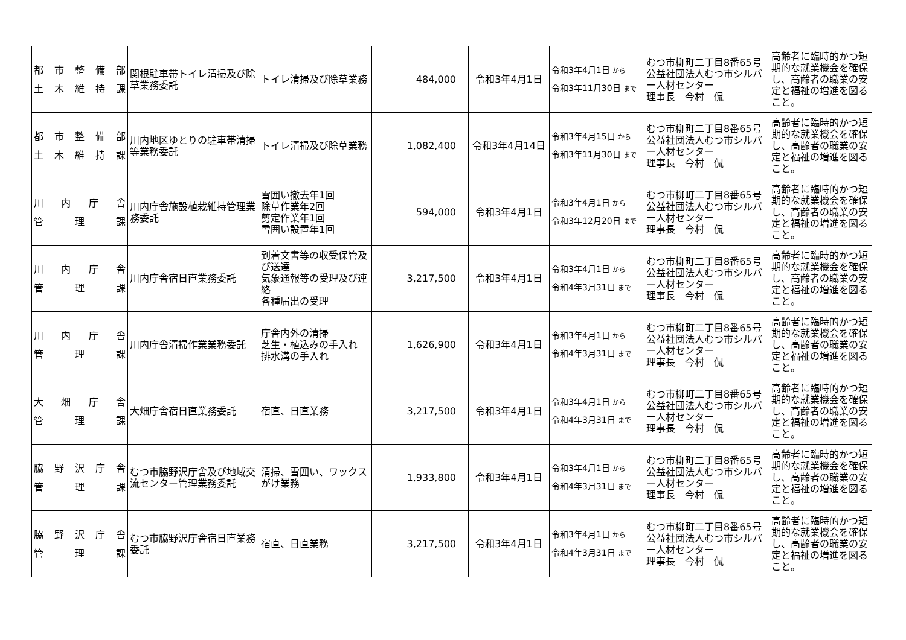| 都 市 整 備 部 土 木 維 持 課 | 関根駐車帯トイレ清掃及び除草業務委託 | トイレ清掃及び除草業務 | 484,000 | 令和3年4月1日 | 令和3年4月1日 から 令和3年11月30日 まで | むつ市柳町二丁目8番65号 公益社団法人むつ市シルバー人材センター 理事長 今村 侃 | 高齢者に臨時的かつ短期的な就業機会を確保し、高齢者の職業の安定と福祉の増進を図ること。 |
| 都 市 整 備 部 土 木 維 持 課 | 川内地区ゆとりの駐車帯清掃等業務委託 | トイレ清掃及び除草業務 | 1,082,400 | 令和3年4月14日 | 令和3年4月15日 から 令和3年11月30日 まで | むつ市柳町二丁目8番65号 公益社団法人むつ市シルバー人材センター 理事長 今村 侃 | 高齢者に臨時的かつ短期的な就業機会を確保し、高齢者の職業の安定と福祉の増進を図ること。 |
| 川 内 庁 舎 管 理 課 | 川内庁舎施設植栽維持管理業務委託 | 雪囲い撤去年1回 除草作業年2回 剪定作業年1回 雪囲い設置年1回 | 594,000 | 令和3年4月1日 | 令和3年4月1日 から 令和3年12月20日 まで | むつ市柳町二丁目8番65号 公益社団法人むつ市シルバー人材センター 理事長 今村 侃 | 高齢者に臨時的かつ短期的な就業機会を確保し、高齢者の職業の安定と福祉の増進を図ること。 |
| 川 内 庁 舎 管 理 課 | 川内庁舎宿日直業務委託 | 到着文書等の収受保管及び送達 気象通報等の受理及び連絡 各種届出の受理 | 3,217,500 | 令和3年4月1日 | 令和3年4月1日 から 令和4年3月31日 まで | むつ市柳町二丁目8番65号 公益社団法人むつ市シルバー人材センター 理事長 今村 侃 | 高齢者に臨時的かつ短期的な就業機会を確保し、高齢者の職業の安定と福祉の増進を図ること。 |
| 川 内 庁 舎 管 理 課 | 川内庁舎清掃作業業務委託 | 庁舎内外の清掃 芝生・植込みの手入れ 排水溝の手入れ | 1,626,900 | 令和3年4月1日 | 令和3年4月1日 から 令和4年3月31日 まで | むつ市柳町二丁目8番65号 公益社団法人むつ市シルバー人材センター 理事長 今村 侃 | 高齢者に臨時的かつ短期的な就業機会を確保し、高齢者の職業の安定と福祉の増進を図ること。 |
| 大 畑 庁 舎 管 理 課 | 大畑庁舎宿日直業務委託 | 宿直、日直業務 | 3,217,500 | 令和3年4月1日 | 令和3年4月1日 から 令和4年3月31日 まで | むつ市柳町二丁目8番65号 公益社団法人むつ市シルバー人材センター 理事長 今村 侃 | 高齢者に臨時的かつ短期的な就業機会を確保し、高齢者の職業の安定と福祉の増進を図ること。 |
| 脇 野 沢 庁 舎 管 理 課 | むつ市脇野沢庁舎及び地域交流センター管理業務委託 | 清掃、雪囲い、ワックスがけ業務 | 1,933,800 | 令和3年4月1日 | 令和3年4月1日 から 令和4年3月31日 まで | むつ市柳町二丁目8番65号 公益社団法人むつ市シルバー人材センター 理事長 今村 侃 | 高齢者に臨時的かつ短期的な就業機会を確保し、高齢者の職業の安定と福祉の増進を図ること。 |
| 脇 野 沢 庁 舎 管 理 課 | むつ市脇野沢庁舎宿日直業務委託 | 宿直、日直業務 | 3,217,500 | 令和3年4月1日 | 令和3年4月1日 から 令和4年3月31日 まで | むつ市柳町二丁目8番65号 公益社団法人むつ市シルバー人材センター 理事長 今村 侃 | 高齢者に臨時的かつ短期的な就業機会を確保し、高齢者の職業の安定と福祉の増進を図ること。 |